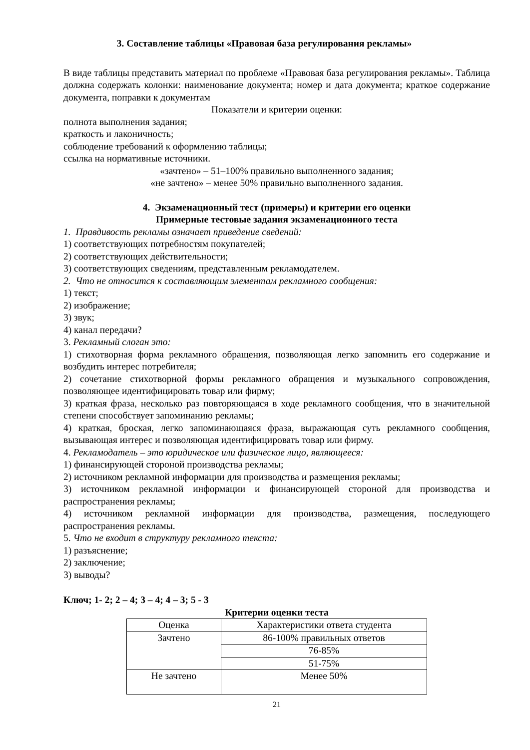3. Составление таблицы «Правовая база регулирования рекламы»
В виде таблицы представить материал по проблеме «Правовая база регулирования рекламы». Таблица должна содержать колонки: наименование документа; номер и дата документа; краткое содержание документа, поправки к документам
Показатели и критерии оценки:
полнота выполнения задания;
краткость и лаконичность;
соблюдение требований к оформлению таблицы;
ссылка на нормативные источники.
«зачтено» – 51–100% правильно выполненного задания;
«не зачтено» – менее 50% правильно выполненного задания.
4. Экзаменационный тест (примеры) и критерии его оценки
Примерные тестовые задания экзаменационного теста
1. Правдивость рекламы означает приведение сведений:
1) соответствующих потребностям покупателей;
2) соответствующих действительности;
3) соответствующих сведениям, представленным рекламодателем.
2. Что не относится к составляющим элементам рекламного сообщения:
1) текст;
2) изображение;
3) звук;
4) канал передачи?
3. Рекламный слоган это:
1) стихотворная форма рекламного обращения, позволяющая легко запомнить его содержание и возбудить интерес потребителя;
2) сочетание стихотворной формы рекламного обращения и музыкального сопровождения, позволяющее идентифицировать товар или фирму;
3) краткая фраза, несколько раз повторяющаяся в ходе рекламного сообщения, что в значительной степени способствует запоминанию рекламы;
4) краткая, броская, легко запоминающаяся фраза, выражающая суть рекламного сообщения, вызывающая интерес и позволяющая идентифицировать товар или фирму.
4. Рекламодатель – это юридическое или физическое лицо, являющееся:
1) финансирующей стороной производства рекламы;
2) источником рекламной информации для производства и размещения рекламы;
3) источником рекламной информации и финансирующей стороной для производства и распространения рекламы;
4) источником рекламной информации для производства, размещения, последующего распространения рекламы.
5. Что не входит в структуру рекламного текста:
1) разъяснение;
2) заключение;
3) выводы?
Ключ; 1- 2; 2 – 4; 3 – 4; 4 – 3; 5 - 3
Критерии оценки теста
| Оценка | Характеристики ответа студента |
| Зачтено | 86-100% правильных ответов |
| | 76-85% |
| | 51-75% |
| Не зачтено | Менее 50% |
21